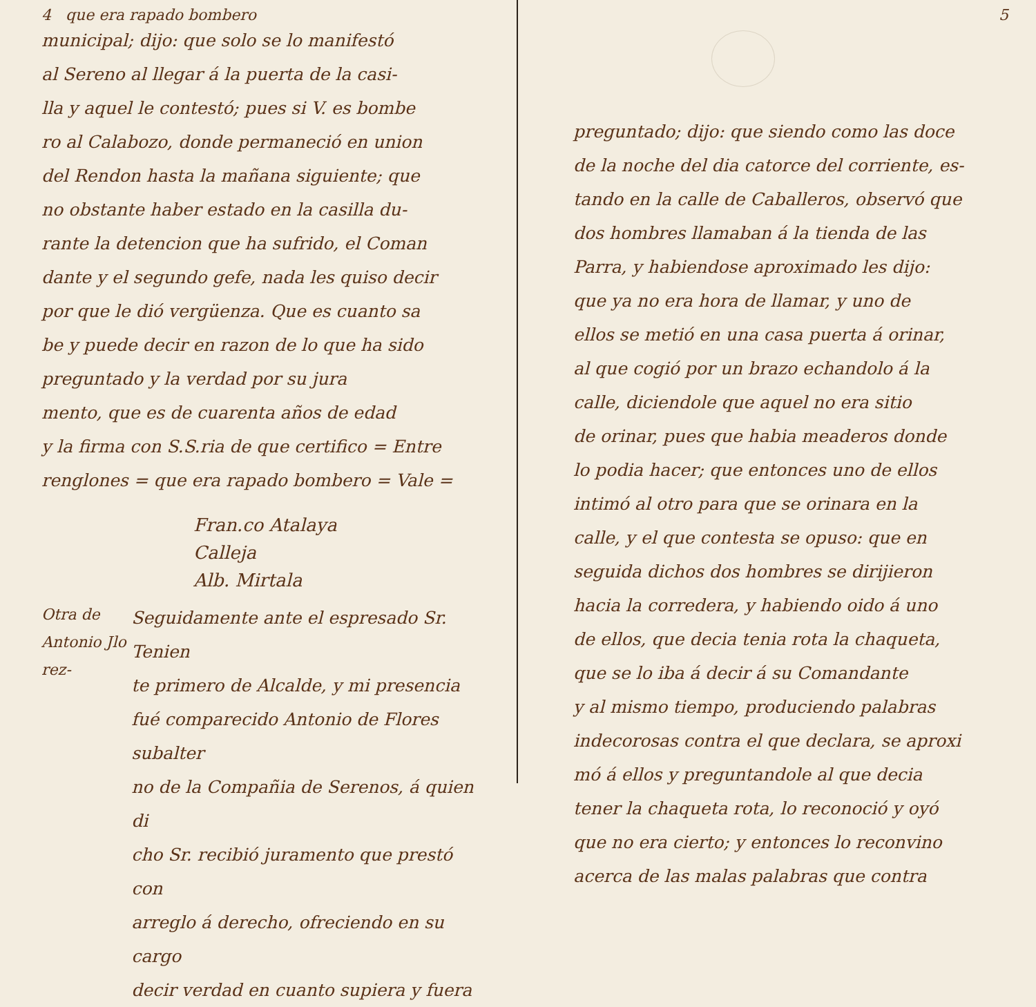4 que era rapado bombero
municipal; dijo: que solo se lo manifestó
al Sereno al llegar á la puerta de la casi-
lla y aquel le contestó; pues si V. es bombe
ro al Calabozo, donde permaneció en union
del Rendon hasta la mañana siguiente; que
no obstante haber estado en la casilla du-
rante la detencion que ha sufrido, el Coman
dante y el segundo gefe, nada les quiso decir
por que le dió vergüenza. Que es cuanto sa
be y puede decir en razon de lo que ha sido
preguntado y la verdad por su jura
mento, que es de cuarenta años de edad
y la firma con S.S.ria de que certifico = Entre
renglones = que era rapado bombero = Vale =
Fran.co Atalaya
Calleja
Alb. Mirtala
Otra de
Antonio Jlo
rez-
Seguidamente ante el espresado Sr. Tenien
te primero de Alcalde, y mi presencia
fué comparecido Antonio de Flores subalter
no de la Compañia de Serenos, á quien di
cho Sr. recibió juramento que prestó con
arreglo á derecho, ofreciendo en su cargo
decir verdad en cuanto supiera y fuera
5
preguntado; dijo: que siendo como las doce
de la noche del dia catorce del corriente, es-
tando en la calle de Caballeros, observó que
dos hombres llamaban á la tienda de las
Parra, y habiendose aproximado les dijo:
que ya no era hora de llamar, y uno de
ellos se metió en una casa puerta á orinar,
al que cogió por un brazo echandolo á la
calle, diciendole que aquel no era sitio
de orinar, pues que habia meaderos donde
lo podia hacer; que entonces uno de ellos
intimó al otro para que se orinara en la
calle, y el que contesta se opuso: que en
seguida dichos dos hombres se dirijieron
hacia la corredera, y habiendo oido á uno
de ellos, que decia tenia rota la chaqueta,
que se lo iba á decir á su Comandante
y al mismo tiempo, produciendo palabras
indecorosas contra el que declara, se aproxi
mó á ellos y preguntandole al que decia
tener la chaqueta rota, lo reconoció y oyó
que no era cierto; y entonces lo reconvino
acerca de las malas palabras que contra